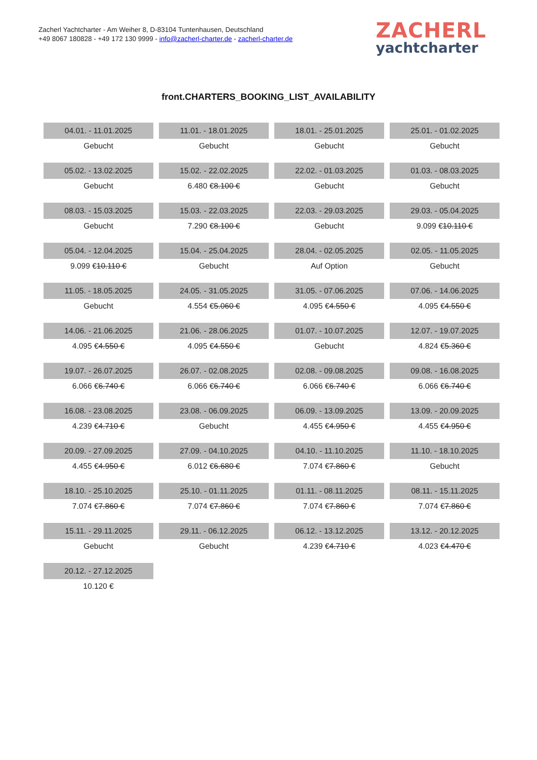Zacherl Yachtcharter - Am Weiher 8, D-83104 Tuntenhausen, Deutschland
+49 8067 180828 - +49 172 130 9999 - info@zacherl-charter.de - zacherl-charter.de
ZACHERL
yachtcharter
front.CHARTERS_BOOKING_LIST_AVAILABILITY
| 04.01. - 11.01.2025 | 11.01. - 18.01.2025 | 18.01. - 25.01.2025 | 25.01. - 01.02.2025 |
| Gebucht | Gebucht | Gebucht | Gebucht |
| 05.02. - 13.02.2025 | 15.02. - 22.02.2025 | 22.02. - 01.03.2025 | 01.03. - 08.03.2025 |
| Gebucht | 6.480 € 8.100 € | Gebucht | Gebucht |
| 08.03. - 15.03.2025 | 15.03. - 22.03.2025 | 22.03. - 29.03.2025 | 29.03. - 05.04.2025 |
| Gebucht | 7.290 € 8.100 € | Gebucht | 9.099 € 10.110 € |
| 05.04. - 12.04.2025 | 15.04. - 25.04.2025 | 28.04. - 02.05.2025 | 02.05. - 11.05.2025 |
| 9.099 € 10.110 € | Gebucht | Auf Option | Gebucht |
| 11.05. - 18.05.2025 | 24.05. - 31.05.2025 | 31.05. - 07.06.2025 | 07.06. - 14.06.2025 |
| Gebucht | 4.554 € 5.060 € | 4.095 € 4.550 € | 4.095 € 4.550 € |
| 14.06. - 21.06.2025 | 21.06. - 28.06.2025 | 01.07. - 10.07.2025 | 12.07. - 19.07.2025 |
| 4.095 € 4.550 € | 4.095 € 4.550 € | Gebucht | 4.824 € 5.360 € |
| 19.07. - 26.07.2025 | 26.07. - 02.08.2025 | 02.08. - 09.08.2025 | 09.08. - 16.08.2025 |
| 6.066 € 6.740 € | 6.066 € 6.740 € | 6.066 € 6.740 € | 6.066 € 6.740 € |
| 16.08. - 23.08.2025 | 23.08. - 06.09.2025 | 06.09. - 13.09.2025 | 13.09. - 20.09.2025 |
| 4.239 € 4.710 € | Gebucht | 4.455 € 4.950 € | 4.455 € 4.950 € |
| 20.09. - 27.09.2025 | 27.09. - 04.10.2025 | 04.10. - 11.10.2025 | 11.10. - 18.10.2025 |
| 4.455 € 4.950 € | 6.012 € 6.680 € | 7.074 € 7.860 € | Gebucht |
| 18.10. - 25.10.2025 | 25.10. - 01.11.2025 | 01.11. - 08.11.2025 | 08.11. - 15.11.2025 |
| 7.074 € 7.860 € | 7.074 € 7.860 € | 7.074 € 7.860 € | 7.074 € 7.860 € |
| 15.11. - 29.11.2025 | 29.11. - 06.12.2025 | 06.12. - 13.12.2025 | 13.12. - 20.12.2025 |
| Gebucht | Gebucht | 4.239 € 4.710 € | 4.023 € 4.470 € |
| 20.12. - 27.12.2025 | | | |
| 10.120 € | | | |